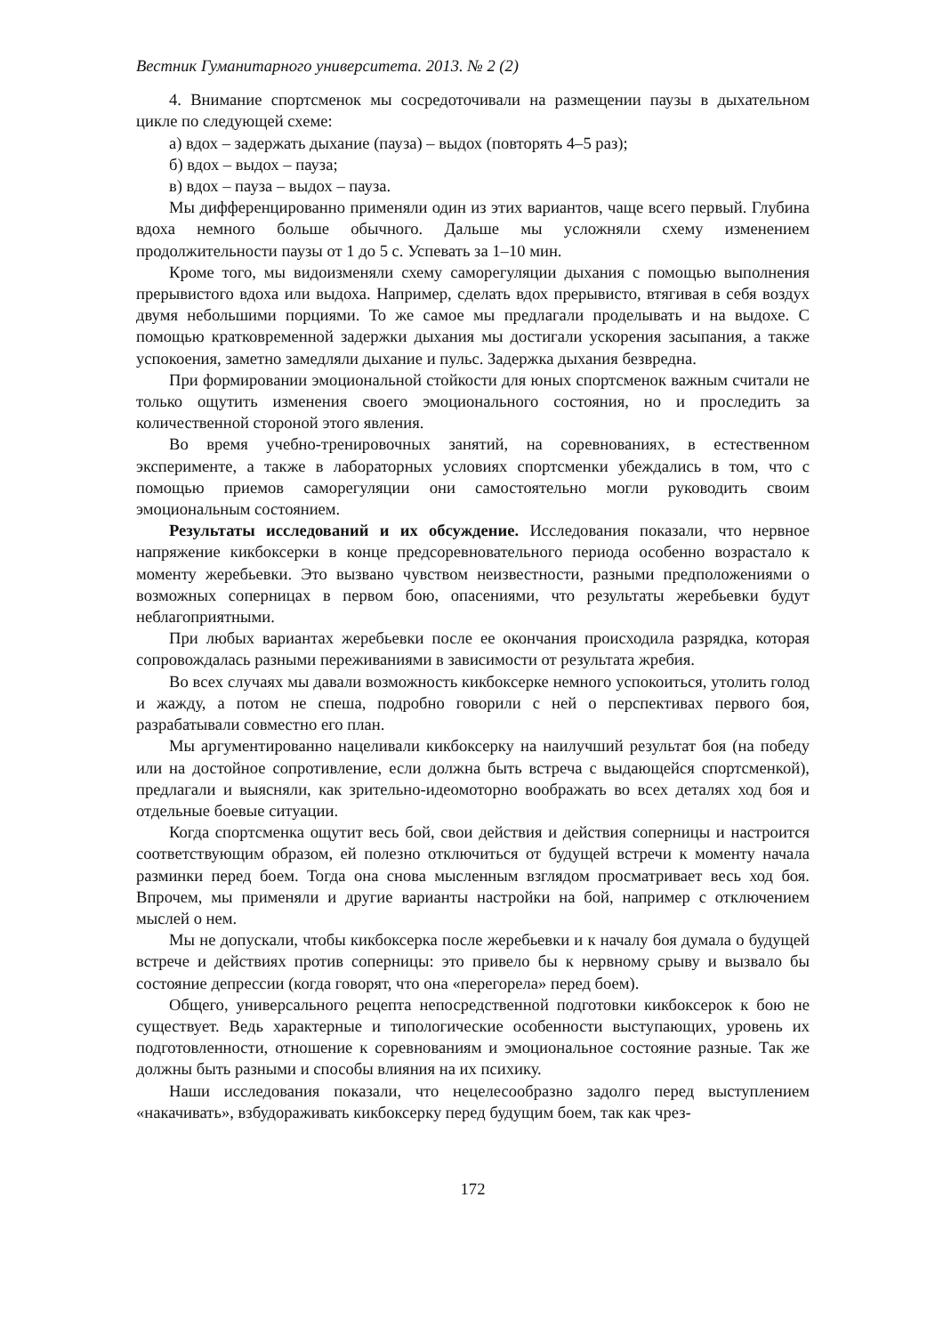Вестник Гуманитарного университета. 2013. № 2 (2)
4. Внимание спортсменок мы сосредоточивали на размещении паузы в дыхательном цикле по следующей схеме:
а) вдох – задержать дыхание (пауза) – выдох (повторять 4–5 раз);
б) вдох – выдох – пауза;
в) вдох – пауза – выдох – пауза.
Мы дифференцированно применяли один из этих вариантов, чаще всего первый. Глубина вдоха немного больше обычного. Дальше мы усложняли схему изменением продолжительности паузы от 1 до 5 с. Успевать за 1–10 мин.
Кроме того, мы видоизменяли схему саморегуляции дыхания с помощью выполнения прерывистого вдоха или выдоха. Например, сделать вдох прерывисто, втягивая в себя воздух двумя небольшими порциями. То же самое мы предлагали проделывать и на выдохе. С помощью кратковременной задержки дыхания мы достигали ускорения засыпания, а также успокоения, заметно замедляли дыхание и пульс. Задержка дыхания безвредна.
При формировании эмоциональной стойкости для юных спортсменок важным считали не только ощутить изменения своего эмоционального состояния, но и проследить за количественной стороной этого явления.
Во время учебно-тренировочных занятий, на соревнованиях, в естественном эксперименте, а также в лабораторных условиях спортсменки убеждались в том, что с помощью приемов саморегуляции они самостоятельно могли руководить своим эмоциональным состоянием.
Результаты исследований и их обсуждение. Исследования показали, что нервное напряжение кикбоксерки в конце предсоревновательного периода особенно возрастало к моменту жеребьевки. Это вызвано чувством неизвестности, разными предположениями о возможных соперницах в первом бою, опасениями, что результаты жеребьевки будут неблагоприятными.
При любых вариантах жеребьевки после ее окончания происходила разрядка, которая сопровождалась разными переживаниями в зависимости от результата жребия.
Во всех случаях мы давали возможность кикбоксерке немного успокоиться, утолить голод и жажду, а потом не спеша, подробно говорили с ней о перспективах первого боя, разрабатывали совместно его план.
Мы аргументированно нацеливали кикбоксерку на наилучший результат боя (на победу или на достойное сопротивление, если должна быть встреча с выдающейся спортсменкой), предлагали и выясняли, как зрительно-идеомоторно воображать во всех деталях ход боя и отдельные боевые ситуации.
Когда спортсменка ощутит весь бой, свои действия и действия соперницы и настроится соответствующим образом, ей полезно отключиться от будущей встречи к моменту начала разминки перед боем. Тогда она снова мысленным взглядом просматривает весь ход боя. Впрочем, мы применяли и другие варианты настройки на бой, например с отключением мыслей о нем.
Мы не допускали, чтобы кикбоксерка после жеребьевки и к началу боя думала о будущей встрече и действиях против соперницы: это привело бы к нервному срыву и вызвало бы состояние депрессии (когда говорят, что она «перегорела» перед боем).
Общего, универсального рецепта непосредственной подготовки кикбоксерок к бою не существует. Ведь характерные и типологические особенности выступающих, уровень их подготовленности, отношение к соревнованиям и эмоциональное состояние разные. Так же должны быть разными и способы влияния на их психику.
Наши исследования показали, что нецелесообразно задолго перед выступлением «накачивать», взбудораживать кикбоксерку перед будущим боем, так как чрез-
172